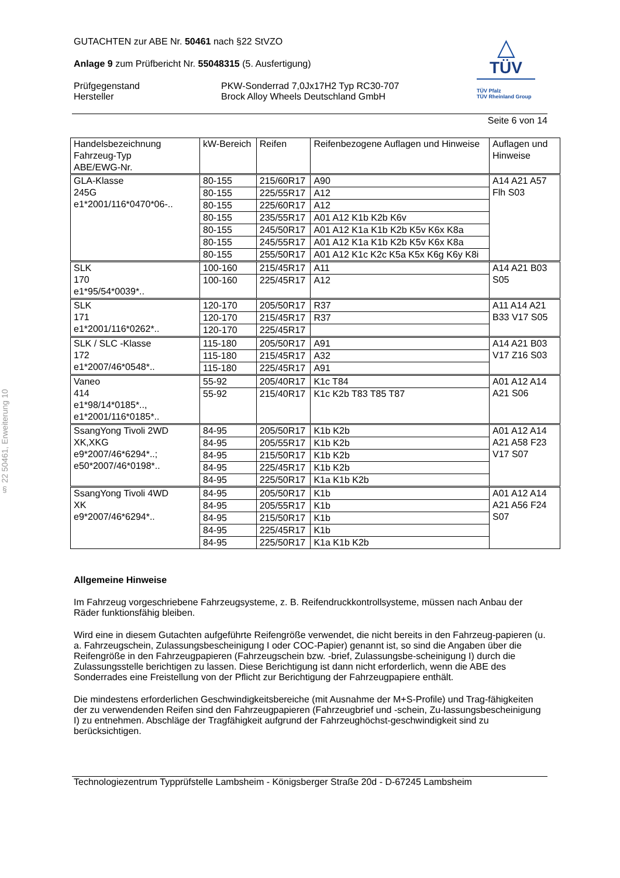§ 22 50461, Erweiterung 10
△
TÜV
TÜV Pfalz
TÜV Rheinland Group
GUTACHTEN zur ABE Nr. 50461 nach §22 StVZO
Anlage 9 zum Prüfbericht Nr. 55048315 (5. Ausfertigung)
Prüfgegenstand
Hersteller
PKW-Sonderrad 7,0Jx17H2 Typ RC30-707
Brock Alloy Wheels Deutschland GmbH
Seite 6 von 14
| Handelsbezeichnung Fahrzeug-Typ ABE/EWG-Nr. | kW-Bereich | Reifen | Reifenbezogene Auflagen und Hinweise | Auflagen und Hinweise |
| --- | --- | --- | --- | --- |
| GLA-Klasse 245G e1*2001/116*0470*06-.. | 80-155 | 215/60R17 | A90 | A14 A21 A57 Flh S03 |
| | 80-155 | 225/55R17 | A12 | |
| | 80-155 | 225/60R17 | A12 | |
| | 80-155 | 235/55R17 | A01 A12 K1b K2b K6v | |
| | 80-155 | 245/50R17 | A01 A12 K1a K1b K2b K5v K6x K8a | |
| | 80-155 | 245/55R17 | A01 A12 K1a K1b K2b K5v K6x K8a | |
| | 80-155 | 255/50R17 | A01 A12 K1c K2c K5a K5x K6g K6y K8i | |
| SLK 170 e1*95/54*0039*.. | 100-160 | 215/45R17 | A11 | A14 A21 B03 S05 |
| | 100-160 | 225/45R17 | A12 | |
| SLK 171 e1*2001/116*0262*.. | 120-170 | 205/50R17 | R37 | A11 A14 A21 B33 V17 S05 |
| | 120-170 | 215/45R17 | R37 | |
| | 120-170 | 225/45R17 | | |
| SLK / SLC -Klasse 172 e1*2007/46*0548*.. | 115-180 | 205/50R17 | A91 | A14 A21 B03 V17 Z16 S03 |
| | 115-180 | 215/45R17 | A32 | |
| | 115-180 | 225/45R17 | A91 | |
| Vaneo 414 e1*98/14*0185*.., e1*2001/116*0185*.. | 55-92 | 205/40R17 | K1c T84 | A01 A12 A14 A21 S06 |
| | 55-92 | 215/40R17 | K1c K2b T83 T85 T87 | |
| SsangYong Tivoli 2WD XK,XKG e9*2007/46*6294*..; e50*2007/46*0198*.. | 84-95 | 205/50R17 | K1b K2b | A01 A12 A14 A21 A58 F23 V17 S07 |
| | 84-95 | 205/55R17 | K1b K2b | |
| | 84-95 | 215/50R17 | K1b K2b | |
| | 84-95 | 225/45R17 | K1b K2b | |
| | 84-95 | 225/50R17 | K1a K1b K2b | |
| SsangYong Tivoli 4WD XK e9*2007/46*6294*.. | 84-95 | 205/50R17 | K1b | A01 A12 A14 A21 A56 F24 S07 |
| | 84-95 | 205/55R17 | K1b | |
| | 84-95 | 215/50R17 | K1b | |
| | 84-95 | 225/45R17 | K1b | |
| | 84-95 | 225/50R17 | K1a K1b K2b | |
Allgemeine Hinweise
Im Fahrzeug vorgeschriebene Fahrzeugsysteme, z. B. Reifendruckkontrollsysteme, müssen nach Anbau der Räder funktionsfähig bleiben.
Wird eine in diesem Gutachten aufgeführte Reifengröße verwendet, die nicht bereits in den Fahrzeug-papieren (u. a. Fahrzeugschein, Zulassungsbescheinigung I oder COC-Papier) genannt ist, so sind die Angaben über die Reifengröße in den Fahrzeugpapieren (Fahrzeugschein bzw. -brief, Zulassungsbe-scheinigung I) durch die Zulassungsstelle berichtigen zu lassen. Diese Berichtigung ist dann nicht erforderlich, wenn die ABE des Sonderrades eine Freistellung von der Pflicht zur Berichtigung der Fahrzeugpapiere enthält.
Die mindestens erforderlichen Geschwindigkeitsbereiche (mit Ausnahme der M+S-Profile) und Trag-fähigkeiten der zu verwendenden Reifen sind den Fahrzeugpapieren (Fahrzeugbrief und -schein, Zu-lassungsbescheinigung I) zu entnehmen. Abschläge der Tragfähigkeit aufgrund der Fahrzeughöchst-geschwindigkeit sind zu berücksichtigen.
Technologiezentrum Typprüfstelle Lambsheim - Königsberger Straße 20d - D-67245 Lambsheim